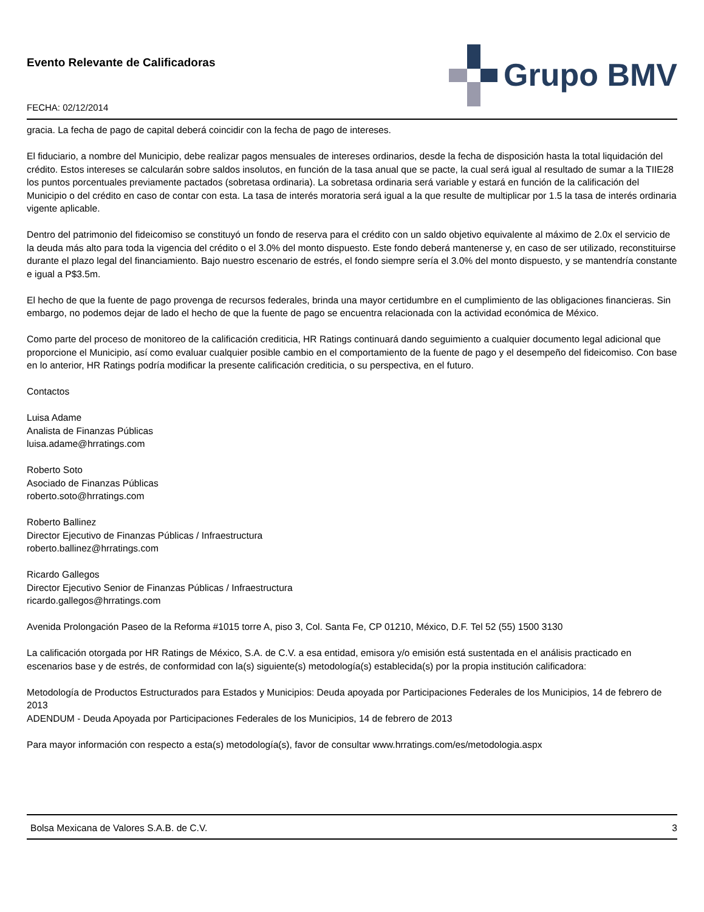Evento Relevante de Calificadoras
FECHA: 02/12/2014
Grupo BMV
gracia. La fecha de pago de capital deberá coincidir con la fecha de pago de intereses.
El fiduciario, a nombre del Municipio, debe realizar pagos mensuales de intereses ordinarios, desde la fecha de disposición hasta la total liquidación del crédito. Estos intereses se calcularán sobre saldos insolutos, en función de la tasa anual que se pacte, la cual será igual al resultado de sumar a la TIIE28 los puntos porcentuales previamente pactados (sobretasa ordinaria). La sobretasa ordinaria será variable y estará en función de la calificación del Municipio o del crédito en caso de contar con esta. La tasa de interés moratoria será igual a la que resulte de multiplicar por 1.5 la tasa de interés ordinaria vigente aplicable.
Dentro del patrimonio del fideicomiso se constituyó un fondo de reserva para el crédito con un saldo objetivo equivalente al máximo de 2.0x el servicio de la deuda más alto para toda la vigencia del crédito o el 3.0% del monto dispuesto. Este fondo deberá mantenerse y, en caso de ser utilizado, reconstituirse durante el plazo legal del financiamiento. Bajo nuestro escenario de estrés, el fondo siempre sería el 3.0% del monto dispuesto, y se mantendría constante e igual a P$3.5m.
El hecho de que la fuente de pago provenga de recursos federales, brinda una mayor certidumbre en el cumplimiento de las obligaciones financieras. Sin embargo, no podemos dejar de lado el hecho de que la fuente de pago se encuentra relacionada con la actividad económica de México.
Como parte del proceso de monitoreo de la calificación crediticia, HR Ratings continuará dando seguimiento a cualquier documento legal adicional que proporcione el Municipio, así como evaluar cualquier posible cambio en el comportamiento de la fuente de pago y el desempeño del fideicomiso. Con base en lo anterior, HR Ratings podría modificar la presente calificación crediticia, o su perspectiva, en el futuro.
Contactos
Luisa Adame
Analista de Finanzas Públicas
luisa.adame@hrratings.com
Roberto Soto
Asociado de Finanzas Públicas
roberto.soto@hrratings.com
Roberto Ballinez
Director Ejecutivo de Finanzas Públicas / Infraestructura
roberto.ballinez@hrratings.com
Ricardo Gallegos
Director Ejecutivo Senior de Finanzas Públicas / Infraestructura
ricardo.gallegos@hrratings.com
Avenida Prolongación Paseo de la Reforma #1015 torre A, piso 3, Col. Santa Fe, CP 01210, México, D.F. Tel 52 (55) 1500 3130
La calificación otorgada por HR Ratings de México, S.A. de C.V. a esa entidad, emisora y/o emisión está sustentada en el análisis practicado en escenarios base y de estrés, de conformidad con la(s) siguiente(s) metodología(s) establecida(s) por la propia institución calificadora:
Metodología de Productos Estructurados para Estados y Municipios: Deuda apoyada por Participaciones Federales de los Municipios, 14 de febrero de 2013
ADENDUM - Deuda Apoyada por Participaciones Federales de los Municipios, 14 de febrero de 2013
Para mayor información con respecto a esta(s) metodología(s), favor de consultar www.hrratings.com/es/metodologia.aspx
Bolsa Mexicana de Valores S.A.B. de C.V. 3